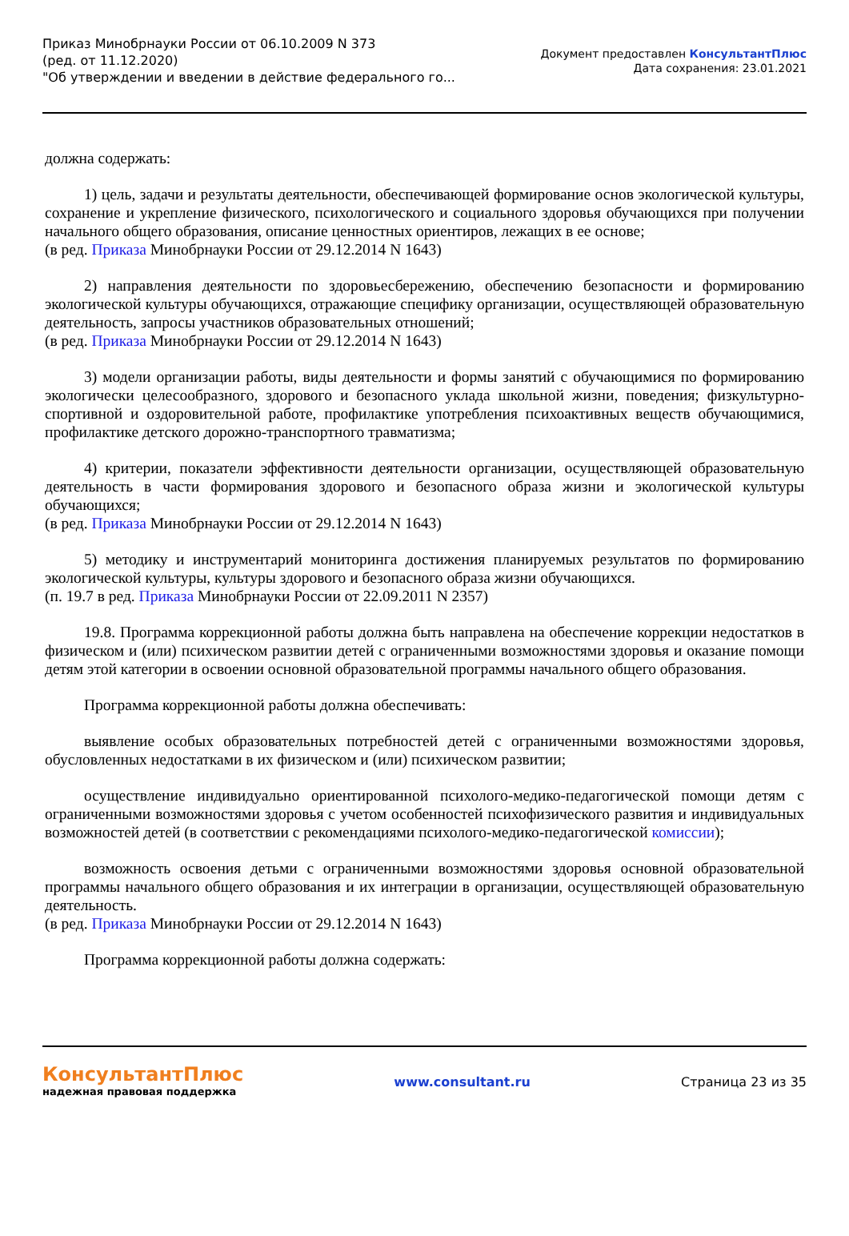Приказ Минобрнауки России от 06.10.2009 N 373
(ред. от 11.12.2020)
"Об утверждении и введении в действие федерального го...
Документ предоставлен КонсультантПлюс
Дата сохранения: 23.01.2021
должна содержать:
1) цель, задачи и результаты деятельности, обеспечивающей формирование основ экологической культуры, сохранение и укрепление физического, психологического и социального здоровья обучающихся при получении начального общего образования, описание ценностных ориентиров, лежащих в ее основе;
(в ред. Приказа Минобрнауки России от 29.12.2014 N 1643)
2) направления деятельности по здоровьесбережению, обеспечению безопасности и формированию экологической культуры обучающихся, отражающие специфику организации, осуществляющей образовательную деятельность, запросы участников образовательных отношений;
(в ред. Приказа Минобрнауки России от 29.12.2014 N 1643)
3) модели организации работы, виды деятельности и формы занятий с обучающимися по формированию экологически целесообразного, здорового и безопасного уклада школьной жизни, поведения; физкультурно-спортивной и оздоровительной работе, профилактике употребления психоактивных веществ обучающимися, профилактике детского дорожно-транспортного травматизма;
4) критерии, показатели эффективности деятельности организации, осуществляющей образовательную деятельность в части формирования здорового и безопасного образа жизни и экологической культуры обучающихся;
(в ред. Приказа Минобрнауки России от 29.12.2014 N 1643)
5) методику и инструментарий мониторинга достижения планируемых результатов по формированию экологической культуры, культуры здорового и безопасного образа жизни обучающихся.
(п. 19.7 в ред. Приказа Минобрнауки России от 22.09.2011 N 2357)
19.8. Программа коррекционной работы должна быть направлена на обеспечение коррекции недостатков в физическом и (или) психическом развитии детей с ограниченными возможностями здоровья и оказание помощи детям этой категории в освоении основной образовательной программы начального общего образования.
Программа коррекционной работы должна обеспечивать:
выявление особых образовательных потребностей детей с ограниченными возможностями здоровья, обусловленных недостатками в их физическом и (или) психическом развитии;
осуществление индивидуально ориентированной психолого-медико-педагогической помощи детям с ограниченными возможностями здоровья с учетом особенностей психофизического развития и индивидуальных возможностей детей (в соответствии с рекомендациями психолого-медико-педагогической комиссии);
возможность освоения детьми с ограниченными возможностями здоровья основной образовательной программы начального общего образования и их интеграции в организации, осуществляющей образовательную деятельность.
(в ред. Приказа Минобрнауки России от 29.12.2014 N 1643)
Программа коррекционной работы должна содержать:
КонсультантПлюс
надежная правовая поддержка
www.consultant.ru Страница 23 из 35